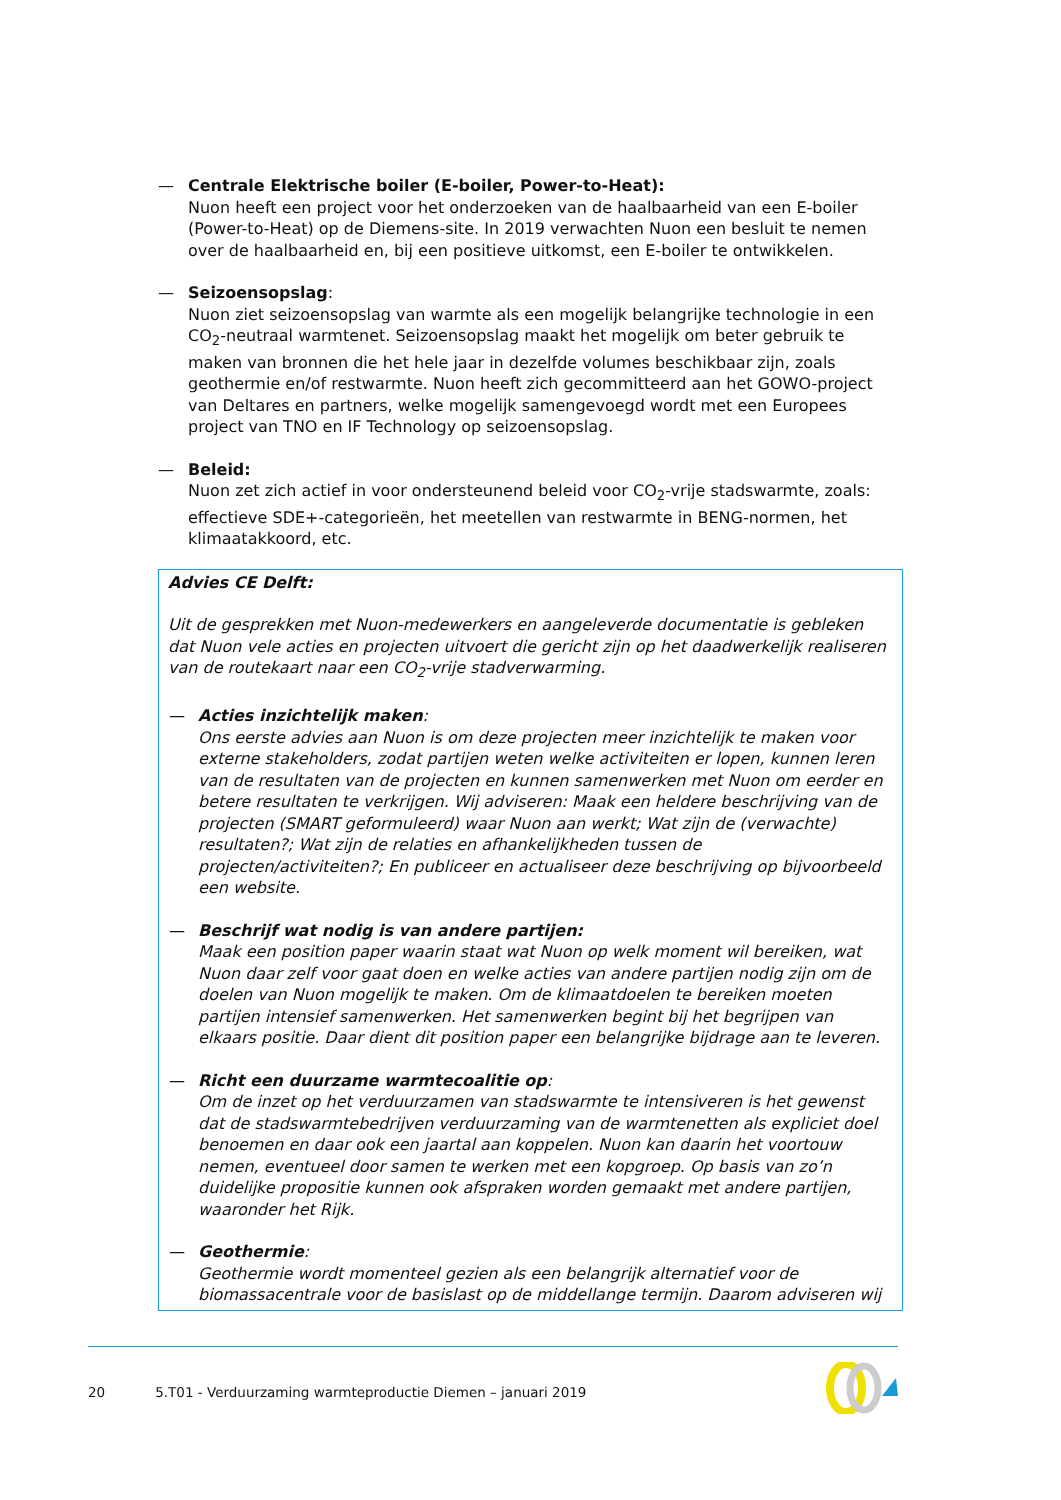— Centrale Elektrische boiler (E-boiler, Power-to-Heat):
Nuon heeft een project voor het onderzoeken van de haalbaarheid van een E-boiler (Power-to-Heat) op de Diemens-site. In 2019 verwachten Nuon een besluit te nemen over de haalbaarheid en, bij een positieve uitkomst, een E-boiler te ontwikkelen.
— Seizoensopslag:
Nuon ziet seizoensopslag van warmte als een mogelijk belangrijke technologie in een CO<sub>2</sub>-neutraal warmtenet. Seizoensopslag maakt het mogelijk om beter gebruik te maken van bronnen die het hele jaar in dezelfde volumes beschikbaar zijn, zoals geothermie en/of restwarmte. Nuon heeft zich gecommitteerd aan het GOWO-project van Deltares en partners, welke mogelijk samengevoegd wordt met een Europees project van TNO en IF Technology op seizoensopslag.
— Beleid:
Nuon zet zich actief in voor ondersteunend beleid voor CO<sub>2</sub>-vrije stadswarmte, zoals: effectieve SDE+-categorieën, het meetellen van restwarmte in BENG-normen, het klimaatakkoord, etc.
Advies CE Delft:
Uit de gesprekken met Nuon-medewerkers en aangeleverde documentatie is gebleken dat Nuon vele acties en projecten uitvoert die gericht zijn op het daadwerkelijk realiseren van de routekaart naar een CO<sub>2</sub>-vrije stadverwarming.
— Acties inzichtelijk maken:
Ons eerste advies aan Nuon is om deze projecten meer inzichtelijk te maken voor externe stakeholders, zodat partijen weten welke activiteiten er lopen, kunnen leren van de resultaten van de projecten en kunnen samenwerken met Nuon om eerder en betere resultaten te verkrijgen. Wij adviseren: Maak een heldere beschrijving van de projecten (SMART geformuleerd) waar Nuon aan werkt; Wat zijn de (verwachte) resultaten?; Wat zijn de relaties en afhankelijkheden tussen de projecten/activiteiten?; En publiceer en actualiseer deze beschrijving op bijvoorbeeld een website.
— Beschrijf wat nodig is van andere partijen:
Maak een position paper waarin staat wat Nuon op welk moment wil bereiken, wat Nuon daar zelf voor gaat doen en welke acties van andere partijen nodig zijn om de doelen van Nuon mogelijk te maken. Om de klimaatdoelen te bereiken moeten partijen intensief samenwerken. Het samenwerken begint bij het begrijpen van elkaars positie. Daar dient dit position paper een belangrijke bijdrage aan te leveren.
— Richt een duurzame warmtecoalitie op:
Om de inzet op het verduurzamen van stadswarmte te intensiveren is het gewenst dat de stadswarmtebedrijven verduurzaming van de warmtenetten als expliciet doel benoemen en daar ook een jaartal aan koppelen. Nuon kan daarin het voortouw nemen, eventueel door samen te werken met een kopgroep. Op basis van zo’n duidelijke propositie kunnen ook afspraken worden gemaakt met andere partijen, waaronder het Rijk.
— Geothermie:
Geothermie wordt momenteel gezien als een belangrijk alternatief voor de biomassacentrale voor de basislast op de middellange termijn. Daarom adviseren wij
20 5.T01 - Verduurzaming warmteproductie Diemen – januari 2019